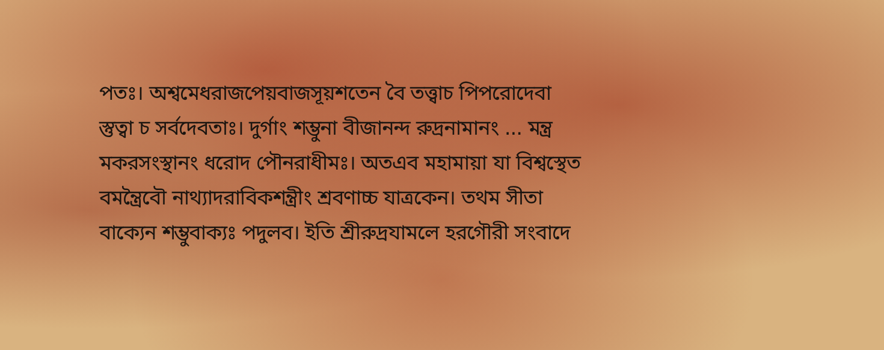পতঃ। অশ্বমেধরাজপেয়বাজসূয়শতেন বৈ তত্ত্বাচ পিপরোদেবা
স্তুত্বা চ সর্বদেবতাঃ। দুর্গাং শম্ভুনা বীজানন্দ রুদ্রনামানং ... মন্ত্র
মকরসংস্থানং ধরোদ পৌনরাধীমঃ। অতএব মহামায়া যা বিশ্বস্থেত
বমন্ত্রৈবৌ নাথ্যাদরাবিকশন্ত্রীং শ্রবণাচ্চ যাত্রকেন। তথম সীতা
বাক্যেন শম্ভুবাক্যঃ পদুলব। ইতি শ্রীরুদ্রযামলে হরগৌরী সংবাদে